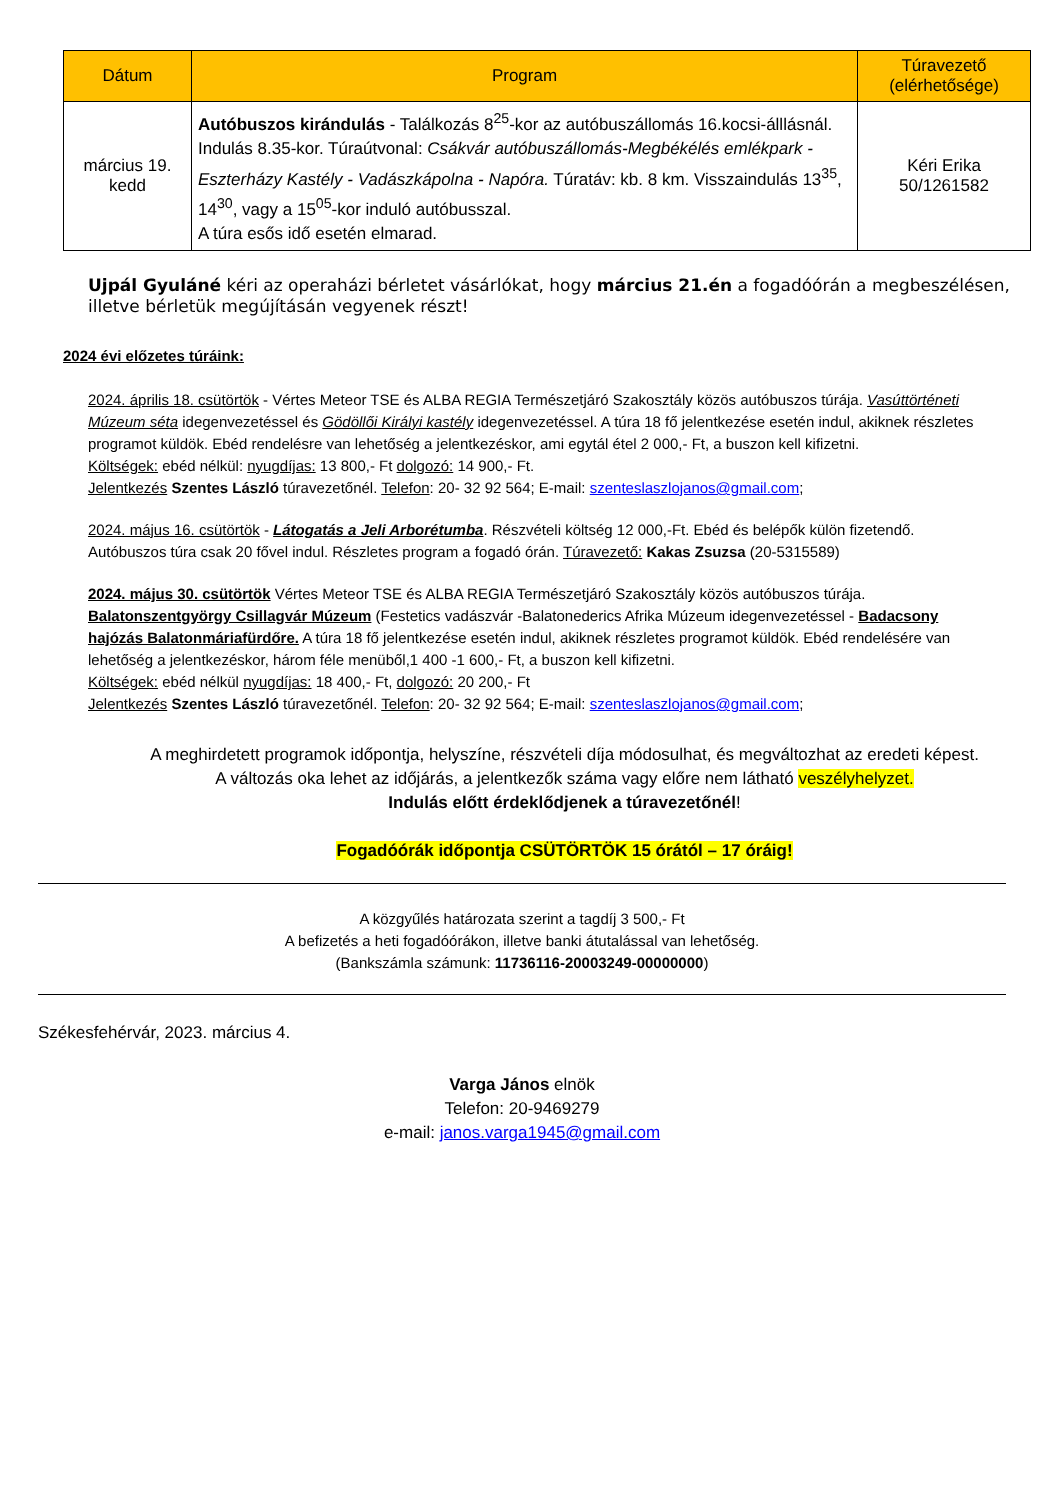| Dátum | Program | Túravezető (elérhetősége) |
| --- | --- | --- |
| március 19. kedd | Autóbuszos kirándulás - Találkozás 8<sup>25</sup>-kor az autóbuszállomás 16.kocsi-álllásnál. Indulás 8.35-kor. Túraútvonal: Csákvár autóbuszállomás-Megbékélés emlékpark - Eszterházy Kastély - Vadászkápolna - Napóra. Túratáv: kb. 8 km. Visszaindulás 13<sup>35</sup>, 14<sup>30</sup>, vagy a 15<sup>05</sup>-kor induló autóbusszal. A túra esős idő esetén elmarad. | Kéri Erika 50/1261582 |
Ujpál Gyuláné kéri az operaházi bérletet vásárlókat, hogy március 21.én a fogadóórán a megbeszélésen, illetve bérletük megújításán vegyenek részt!
2024 évi előzetes túráink:
2024. április 18. csütörtök - Vértes Meteor TSE és ALBA REGIA Természetjáró Szakosztály közös autóbuszos túrája. Vasúttörténeti Múzeum séta idegenvezetéssel és Gödöllői Királyi kastély idegenvezetéssel. A túra 18 fő jelentkezése esetén indul, akiknek részletes programot küldök. Ebéd rendelésre van lehetőség a jelentkezéskor, ami egytál étel 2 000,- Ft, a buszon kell kifizetni.
Költségek: ebéd nélkül: nyugdíjas: 13 800,- Ft dolgozó: 14 900,- Ft.
Jelentkezés Szentes László túravezetőnél. Telefon: 20- 32 92 564; E-mail: szenteslaszlojanos@gmail.com;
2024. május 16. csütörtök - Látogatás a Jeli Arborétumba. Részvételi költség 12 000,-Ft. Ebéd és belépők külön fizetendő. Autóbuszos túra csak 20 fővel indul. Részletes program a fogadó órán. Túravezető: Kakas Zsuzsa (20-5315589)
2024. május 30. csütörtök Vértes Meteor TSE és ALBA REGIA Természetjáró Szakosztály közös autóbuszos túrája. Balatonszentgyörgy Csillagvár Múzeum (Festetics vadászvár -Balatonederics Afrika Múzeum idegenvezetéssel - Badacsony hajózás Balatonmáriafürdőre. A túra 18 fő jelentkezése esetén indul, akiknek részletes programot küldök. Ebéd rendelésére van lehetőség a jelentkezéskor, három féle menüből,1 400 -1 600,- Ft, a buszon kell kifizetni.
Költségek: ebéd nélkül nyugdíjas: 18 400,- Ft, dolgozó: 20 200,- Ft
Jelentkezés Szentes László túravezetőnél. Telefon: 20- 32 92 564; E-mail: szenteslaszlojanos@gmail.com;
A meghirdetett programok időpontja, helyszíne, részvételi díja módosulhat, és megváltozhat az eredeti képest.
A változás oka lehet az időjárás, a jelentkezők száma vagy előre nem látható veszélyhelyzet.
Indulás előtt érdeklődjenek a túravezetőnél!
Fogadóórák időpontja CSÜTÖRTÖK 15 órától – 17 óráig!
A közgyűlés határozata szerint a tagdíj 3 500,- Ft
A befizetés a heti fogadóórákon, illetve banki átutalással van lehetőség.
(Bankszámla számunk: 11736116-20003249-00000000)
Székesfehérvár, 2023. március 4.
Varga János elnök
Telefon: 20-9469279
e-mail: janos.varga1945@gmail.com